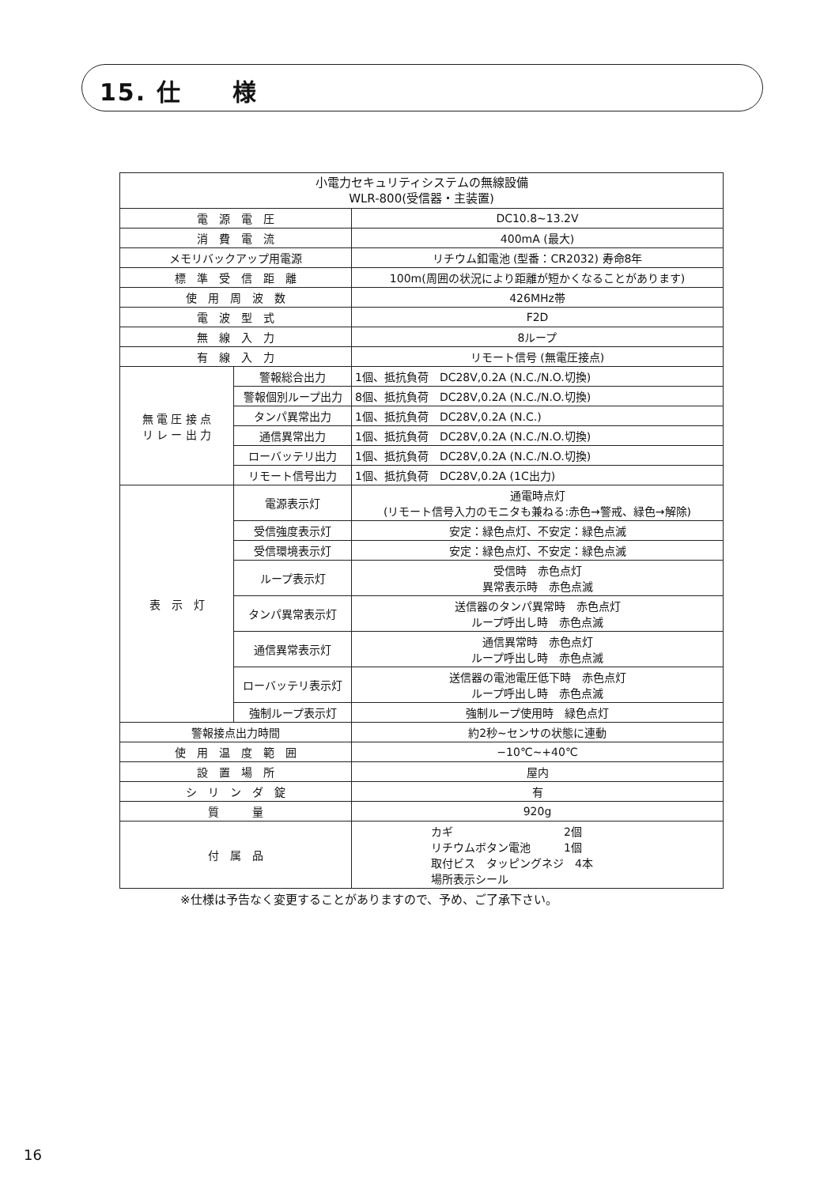15. 仕　　様
| 小電力セキュリティシステムの無線設備 WLR-800(受信器・主装置) | | |
| --- | --- | --- |
| 電 源 電 圧 | | DC10.8~13.2V |
| 消 費 電 流 | | 400mA (最大) |
| メモリバックアップ用電源 | | リチウム釦電池 (型番：CR2032) 寿命8年 |
| 標 準 受 信 距 離 | | 100m(周囲の状況により距離が短かくなることがあります) |
| 使 用 周 波 数 | | 426MHz帯 |
| 電 波 型 式 | | F2D |
| 無 線 入 力 | | 8ループ |
| 有 線 入 力 | | リモート信号 (無電圧接点) |
| 無 電 圧 接 点 リ レ ー 出 力 | 警報総合出力 | 1個、抵抗負荷 DC28V,0.2A (N.C./N.O.切換) |
| | 警報個別ループ出力 | 8個、抵抗負荷 DC28V,0.2A (N.C./N.O.切換) |
| | タンパ異常出力 | 1個、抵抗負荷 DC28V,0.2A (N.C.) |
| | 通信異常出力 | 1個、抵抗負荷 DC28V,0.2A (N.C./N.O.切換) |
| | ローバッテリ出力 | 1個、抵抗負荷 DC28V,0.2A (N.C./N.O.切換) |
| | リモート信号出力 | 1個、抵抗負荷 DC28V,0.2A (1C出力) |
| 表 示 灯 | 電源表示灯 | 通電時点灯 (リモート信号入力のモニタも兼ねる:赤色→警戒、緑色→解除) |
| | 受信強度表示灯 | 安定：緑色点灯、不安定：緑色点滅 |
| | 受信環境表示灯 | 安定：緑色点灯、不安定：緑色点滅 |
| | ループ表示灯 | 受信時 赤色点灯 異常表示時 赤色点滅 |
| | タンパ異常表示灯 | 送信器のタンパ異常時 赤色点灯 ループ呼出し時 赤色点滅 |
| | 通信異常表示灯 | 通信異常時 赤色点灯 ループ呼出し時 赤色点滅 |
| | ローバッテリ表示灯 | 送信器の電池電圧低下時 赤色点灯 ループ呼出し時 赤色点滅 |
| | 強制ループ表示灯 | 強制ループ使用時 緑色点灯 |
| 警報接点出力時間 | | 約2秒~センサの状態に連動 |
| 使 用 温 度 範 囲 | | −10℃~+40℃ |
| 設 置 場 所 | | 屋内 |
| シ リ ン ダ 錠 | | 有 |
| 質 量 | | 920g |
| 付 属 品 | | カギ 2個 リチウムボタン電池 1個 取付ビス タッピングネジ 4本 場所表示シール |
※仕様は予告なく変更することがありますので、予め、ご了承下さい。
16